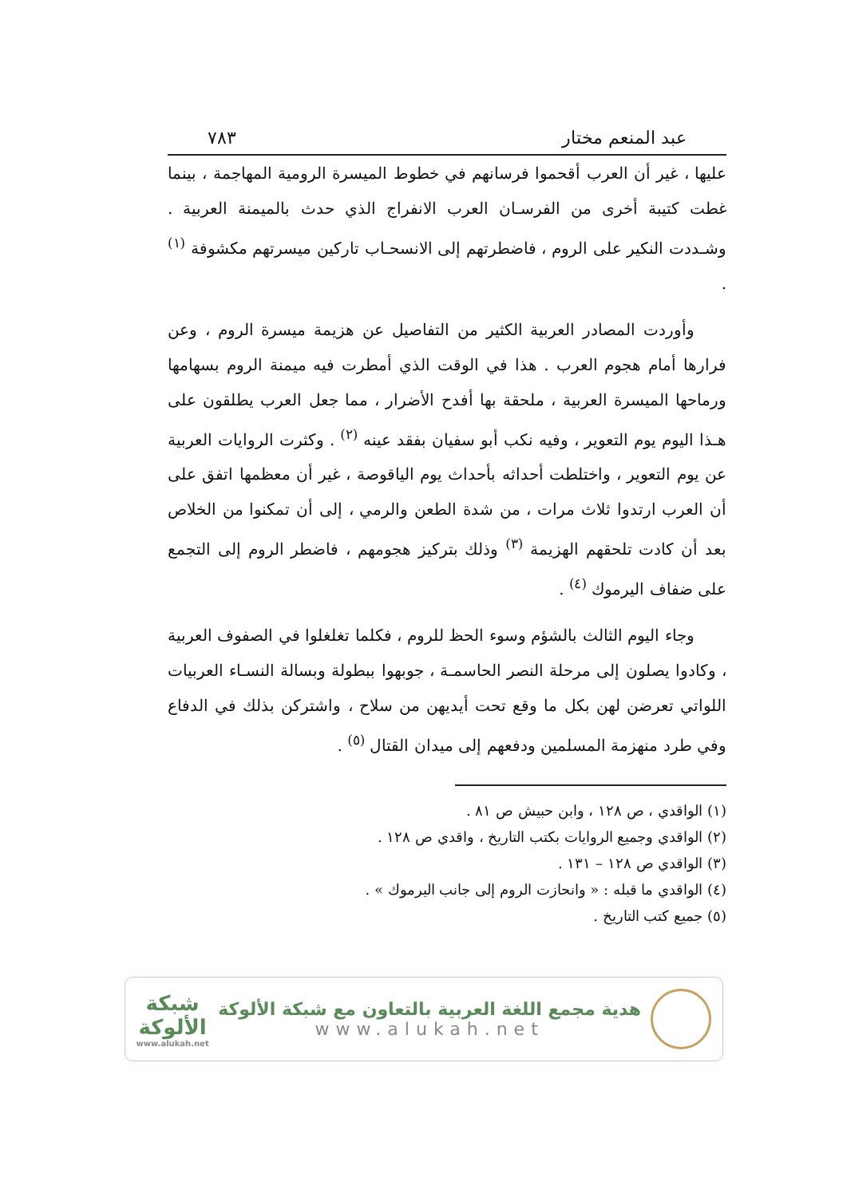عبد المنعم مختار ٧٨٣
عليها ، غير أن العرب أقحموا فرسانهم في خطوط الميسرة الرومية المهاجمة ، بينما غطت كتيبة أخرى من الفرسـان العرب الانفراج الذي حدث بالميمنة العربية . وشـددت النكير على الروم ، فاضطرتهم إلى الانسحـاب تاركين ميسرتهم مكشوفة <sup>(١)</sup> .
وأوردت المصادر العربية الكثير من التفاصيل عن هزيمة ميسرة الروم ، وعن فرارها أمام هجوم العرب . هذا في الوقت الذي أمطرت فيه ميمنة الروم بسهامها ورماحها الميسرة العربية ، ملحقة بها أفدح الأضرار ، مما جعل العرب يطلقون على هـذا اليوم يوم التعوير ، وفيه نكب أبو سفيان بفقد عينه <sup>(٢)</sup> . وكثرت الروايات العربية عن يوم التعوير ، واختلطت أحداثه بأحداث يوم الياقوصة ، غير أن معظمها اتفق على أن العرب ارتدوا ثلاث مرات ، من شدة الطعن والرمي ، إلى أن تمكنوا من الخلاص بعد أن كادت تلحقهم الهزيمة <sup>(٣)</sup> وذلك بتركيز هجومهم ، فاضطر الروم إلى التجمع على ضفاف اليرموك <sup>(٤)</sup> .
وجاء اليوم الثالث بالشؤم وسوء الحظ للروم ، فكلما تغلغلوا في الصفوف العربية ، وكادوا يصلون إلى مرحلة النصر الحاسمـة ، جوبهوا ببطولة وبسالة النسـاء العربيات اللواتي تعرضن لهن بكل ما وقع تحت أيديهن من سلاح ، واشتركن بذلك في الدفاع وفي طرد منهزمة المسلمين ودفعهم إلى ميدان القتال <sup>(٥)</sup> .
(١) الواقدي ، ص ١٢٨ ، وابن حبيش ص ٨١ .
(٢) الواقدي وجميع الروايات بكتب التاريخ ، واقدي ص ١٢٨ .
(٣) الواقدي ص ١٢٨ – ١٣١ .
(٤) الواقدي ما قبله : « وانحازت الروم إلى جانب اليرموك » .
(٥) جميع كتب التاريخ .
هدية مجمع اللغة العربية بالتعاون مع شبكة الألوكة
www.alukah.net
شبكة
الألوكة
www.alukah.net